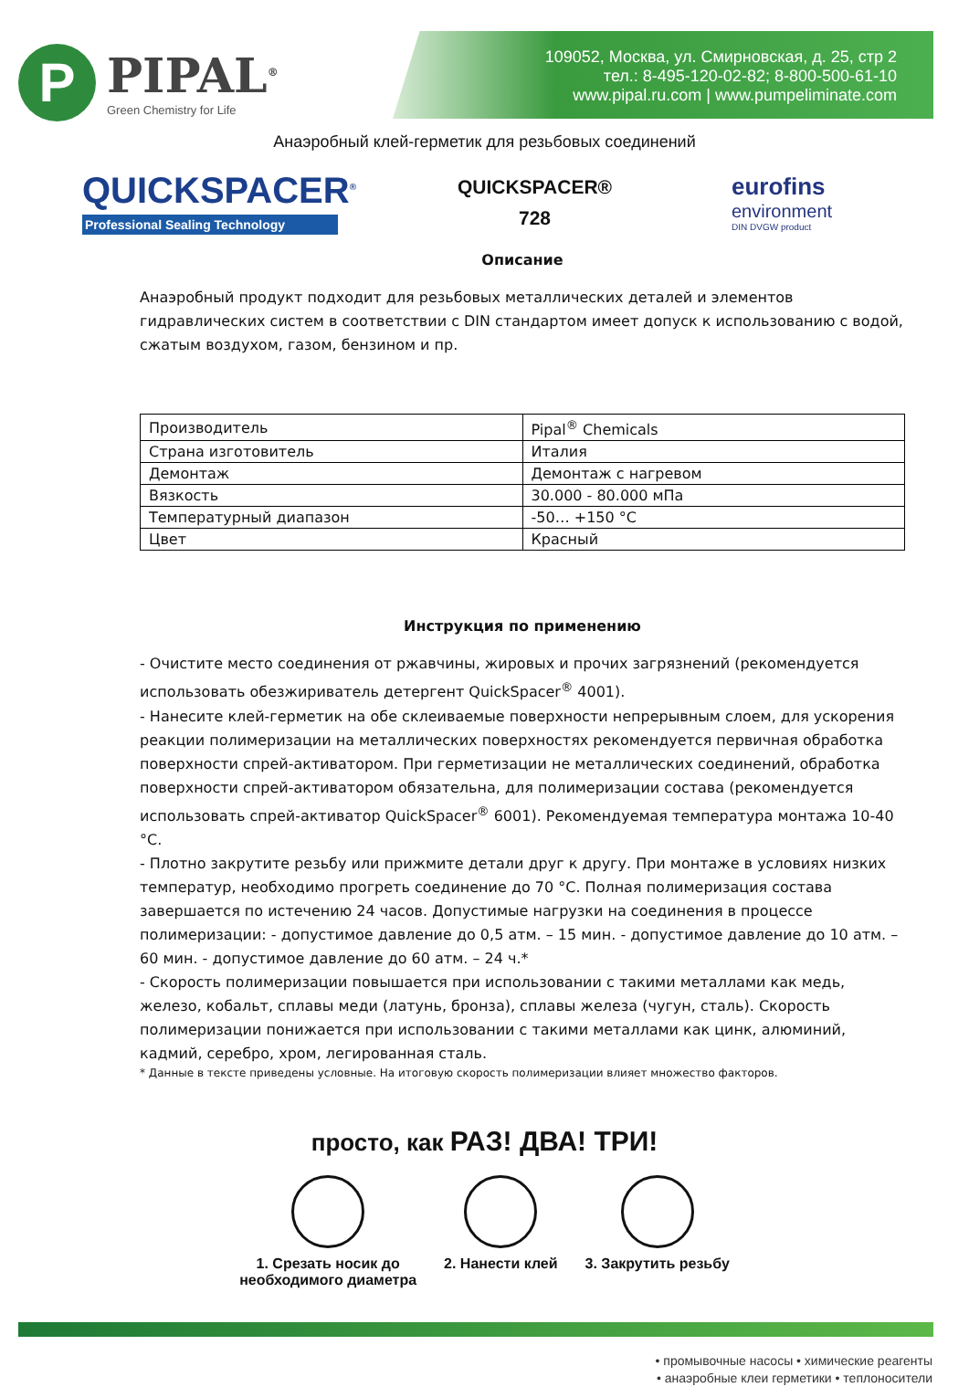P
PIPAL<sup>®</sup>
Green Chemistry for Life
109052, Москва, ул. Смирновская, д. 25, стр 2
тел.: 8-495-120-02-82; 8-800-500-61-10
www.pipal.ru.com | www.pumpeliminate.com
Анаэробный клей-герметик для резьбовых соединений
QUICKSPACER<sup>®</sup>
Professional Sealing Technology
QUICKSPACER®
728
eurofins
environment
DIN DVGW product
Описание
Анаэробный продукт подходит для резьбовых металлических деталей и элементов гидравлических систем в соответствии с DIN стандартом имеет допуск к использованию с водой, сжатым воздухом, газом, бензином и пр.
| Производитель | Pipal<sup>®</sup> Chemicals |
| Страна изготовитель | Италия |
| Демонтаж | Демонтаж с нагревом |
| Вязкость | 30.000 - 80.000 мПа |
| Температурный диапазон | -50… +150 °C |
| Цвет | Красный |
Инструкция по применению
- Очистите место соединения от ржавчины, жировых и прочих загрязнений (рекомендуется использовать обезжириватель детергент QuickSpacer<sup>®</sup> 4001).
- Нанесите клей-герметик на обе склеиваемые поверхности непрерывным слоем, для ускорения реакции полимеризации на металлических поверхностях рекомендуется первичная обработка поверхности спрей-активатором. При герметизации не металлических соединений, обработка поверхности спрей-активатором обязательна, для полимеризации состава (рекомендуется использовать спрей-активатор QuickSpacer<sup>®</sup> 6001). Рекомендуемая температура монтажа 10-40 °C.
- Плотно закрутите резьбу или прижмите детали друг к другу. При монтаже в условиях низких температур, необходимо прогреть соединение до 70 °C. Полная полимеризация состава завершается по истечению 24 часов. Допустимые нагрузки на соединения в процессе полимеризации: - допустимое давление до 0,5 атм. – 15 мин. - допустимое давление до 10 атм. – 60 мин. - допустимое давление до 60 атм. – 24 ч.*
- Скорость полимеризации повышается при использовании с такими металлами как медь, железо, кобальт, сплавы меди (латунь, бронза), сплавы железа (чугун, сталь). Скорость полимеризации понижается при использовании с такими металлами как цинк, алюминий, кадмий, серебро, хром, легированная сталь.
* Данные в тексте приведены условные. На итоговую скорость полимеризации влияет множество факторов.
просто, как РАЗ! ДВА! ТРИ!
1. Срезать носик до
необходимого диаметра
2. Нанести клей 3. Закрутить резьбу
• промывочные насосы • химические реагенты
• анаэробные клеи герметики • теплоносители